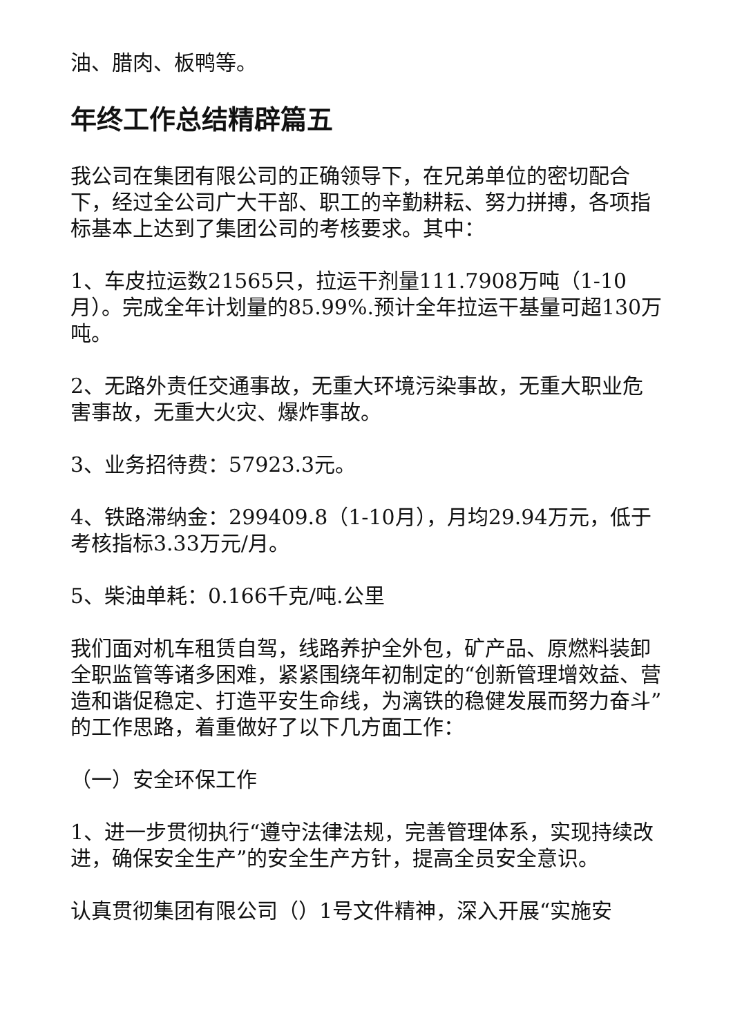油、腊肉、板鸭等。
年终工作总结精辟篇五
我公司在集团有限公司的正确领导下，在兄弟单位的密切配合下，经过全公司广大干部、职工的辛勤耕耘、努力拼搏，各项指标基本上达到了集团公司的考核要求。其中：
1、车皮拉运数21565只，拉运干剂量111.7908万吨（1-10月）。完成全年计划量的85.99%.预计全年拉运干基量可超130万吨。
2、无路外责任交通事故，无重大环境污染事故，无重大职业危害事故，无重大火灾、爆炸事故。
3、业务招待费：57923.3元。
4、铁路滞纳金：299409.8（1-10月），月均29.94万元，低于考核指标3.33万元/月。
5、柴油单耗：0.166千克/吨.公里
我们面对机车租赁自驾，线路养护全外包，矿产品、原燃料装卸全职监管等诸多困难，紧紧围绕年初制定的“创新管理增效益、营造和谐促稳定、打造平安生命线，为漓铁的稳健发展而努力奋斗”的工作思路，着重做好了以下几方面工作：
（一）安全环保工作
1、进一步贯彻执行“遵守法律法规，完善管理体系，实现持续改进，确保安全生产”的安全生产方针，提高全员安全意识。
认真贯彻集团有限公司（）1号文件精神，深入开展“实施安